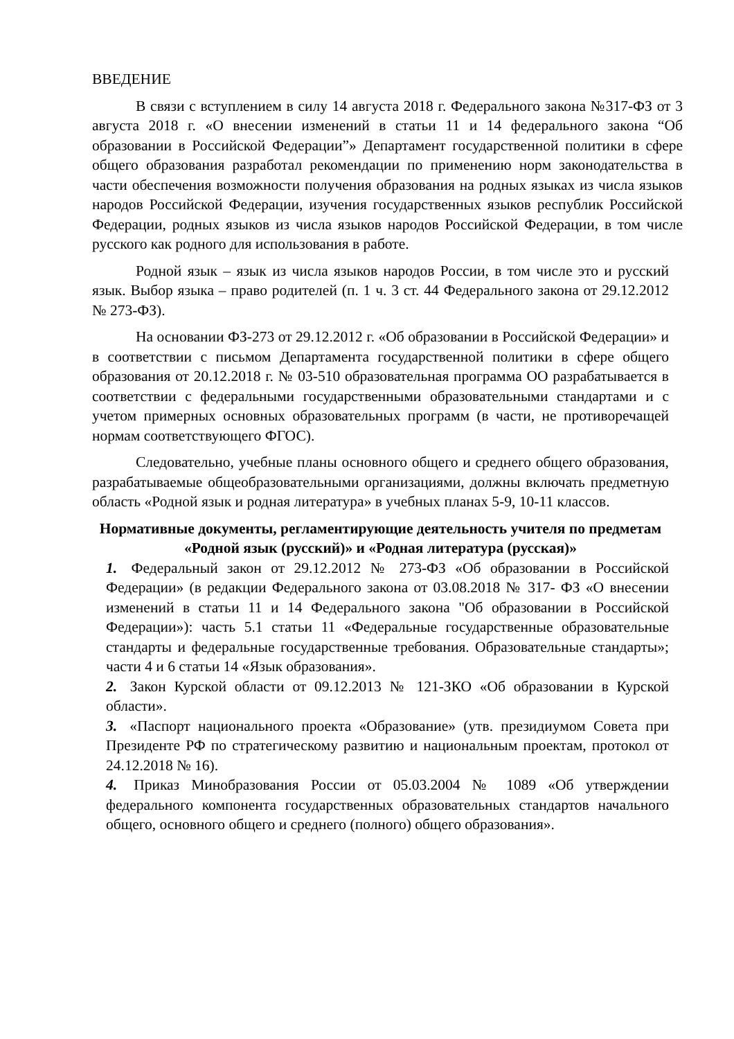ВВЕДЕНИЕ
В связи с вступлением в силу 14 августа 2018 г. Федерального закона №317-ФЗ от 3 августа 2018 г. «О внесении изменений в статьи 11 и 14 федерального закона “Об образовании в Российской Федерации”» Департамент государственной политики в сфере общего образования разработал рекомендации по применению норм законодательства в части обеспечения возможности получения образования на родных языках из числа языков народов Российской Федерации, изучения государственных языков республик Российской Федерации, родных языков из числа языков народов Российской Федерации, в том числе русского как родного для использования в работе.
Родной язык – язык из числа языков народов России, в том числе это и русский язык. Выбор языка – право родителей (п. 1 ч. 3 ст. 44 Федерального закона от 29.12.2012 № 273-ФЗ).
На основании ФЗ-273 от 29.12.2012 г. «Об образовании в Российской Федерации» и в соответствии с письмом Департамента государственной политики в сфере общего образования от 20.12.2018 г. № 03-510 образовательная программа ОО разрабатывается в соответствии с федеральными государственными образовательными стандартами и с учетом примерных основных образовательных программ (в части, не противоречащей нормам соответствующего ФГОС).
Следовательно, учебные планы основного общего и среднего общего образования, разрабатываемые общеобразовательными организациями, должны включать предметную область «Родной язык и родная литература» в учебных планах 5-9, 10-11 классов.
Нормативные документы, регламентирующие деятельность учителя по предметам «Родной язык (русский)» и «Родная литература (русская)»
1. Федеральный закон от 29.12.2012 № 273-ФЗ «Об образовании в Российской Федерации» (в редакции Федерального закона от 03.08.2018 № 317- ФЗ «О внесении изменений в статьи 11 и 14 Федерального закона "Об образовании в Российской Федерации»): часть 5.1 статьи 11 «Федеральные государственные образовательные стандарты и федеральные государственные требования. Образовательные стандарты»; части 4 и 6 статьи 14 «Язык образования».
2. Закон Курской области от 09.12.2013 № 121-ЗКО «Об образовании в Курской области».
3. «Паспорт национального проекта «Образование» (утв. президиумом Совета при Президенте РФ по стратегическому развитию и национальным проектам, протокол от 24.12.2018 № 16).
4. Приказ Минобразования России от 05.03.2004 № 1089 «Об утверждении федерального компонента государственных образовательных стандартов начального общего, основного общего и среднего (полного) общего образования».